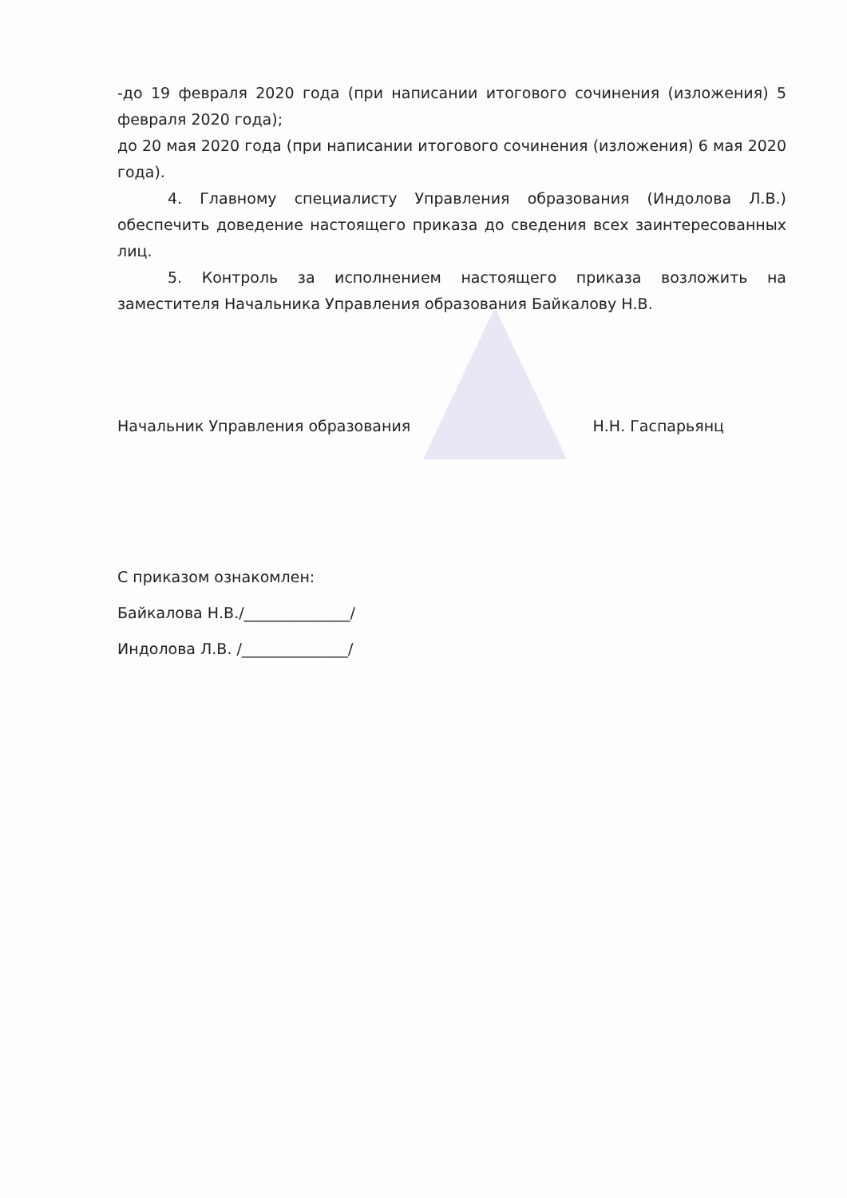-до 19 февраля 2020 года (при написании итогового сочинения (изложения) 5 февраля 2020 года);
до 20 мая 2020 года (при написании итогового сочинения (изложения) 6 мая 2020 года).
4. Главному специалисту Управления образования (Индолова Л.В.) обеспечить доведение настоящего приказа до сведения всех заинтересованных лиц.
5. Контроль за исполнением настоящего приказа возложить на заместителя Начальника Управления образования Байкалову Н.В.
Начальник Управления образования Н.Н. Гаспарьянц
С приказом ознакомлен:
Байкалова Н.В./______________/
Индолова Л.В. /______________/